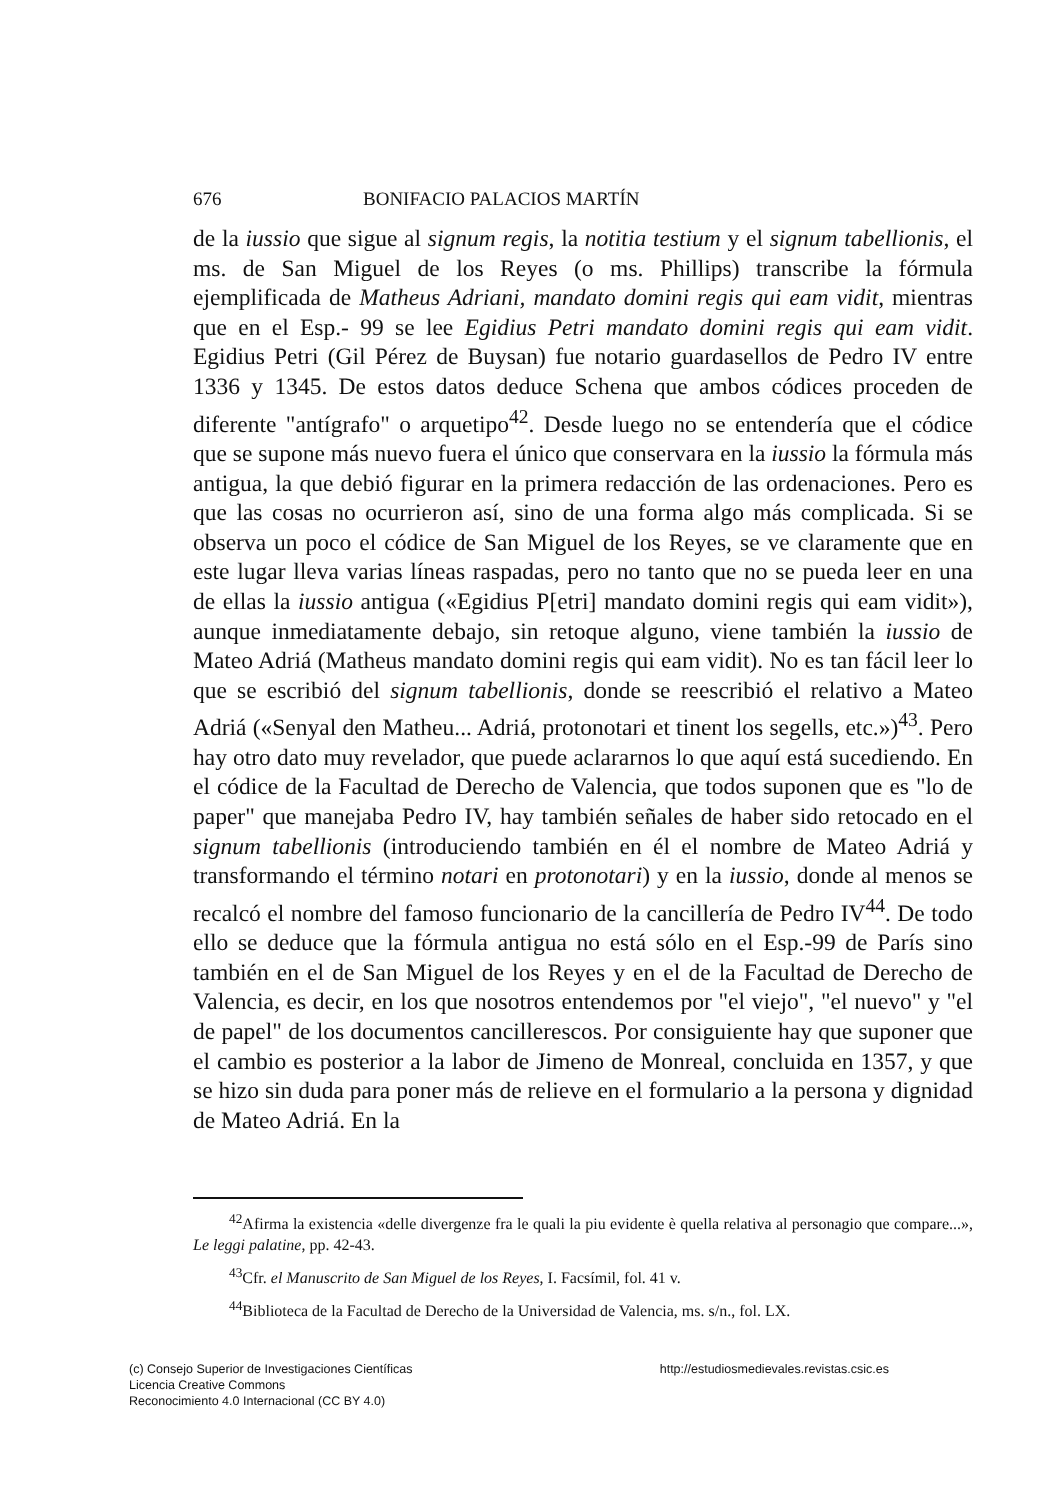676 BONIFACIO PALACIOS MARTÍN
de la iussio que sigue al signum regis, la notitia testium y el signum tabellionis, el ms. de San Miguel de los Reyes (o ms. Phillips) transcribe la fórmula ejemplificada de Matheus Adriani, mandato domini regis qui eam vidit, mientras que en el Esp.- 99 se lee Egidius Petri mandato domini regis qui eam vidit. Egidius Petri (Gil Pérez de Buysan) fue notario guardasellos de Pedro IV entre 1336 y 1345. De estos datos deduce Schena que ambos códices proceden de diferente "antígrafo" o arquetipo<sup>42</sup>. Desde luego no se entendería que el códice que se supone más nuevo fuera el único que conservara en la iussio la fórmula más antigua, la que debió figurar en la primera redacción de las ordenaciones. Pero es que las cosas no ocurrieron así, sino de una forma algo más complicada. Si se observa un poco el códice de San Miguel de los Reyes, se ve claramente que en este lugar lleva varias líneas raspadas, pero no tanto que no se pueda leer en una de ellas la iussio antigua («Egidius P[etri] mandato domini regis qui eam vidit»), aunque inmediatamente debajo, sin retoque alguno, viene también la iussio de Mateo Adriá (Matheus mandato domini regis qui eam vidit). No es tan fácil leer lo que se escribió del signum tabellionis, donde se reescribió el relativo a Mateo Adriá («Senyal den Matheu... Adriá, protonotari et tinent los segells, etc.»)<sup>43</sup>. Pero hay otro dato muy revelador, que puede aclararnos lo que aquí está sucediendo. En el códice de la Facultad de Derecho de Valencia, que todos suponen que es "lo de paper" que manejaba Pedro IV, hay también señales de haber sido retocado en el signum tabellionis (introduciendo también en él el nombre de Mateo Adriá y transformando el término notari en protonotari) y en la iussio, donde al menos se recalcó el nombre del famoso funcionario de la cancillería de Pedro IV<sup>44</sup>. De todo ello se deduce que la fórmula antigua no está sólo en el Esp.-99 de París sino también en el de San Miguel de los Reyes y en el de la Facultad de Derecho de Valencia, es decir, en los que nosotros entendemos por "el viejo", "el nuevo" y "el de papel" de los documentos cancillerescos. Por consiguiente hay que suponer que el cambio es posterior a la labor de Jimeno de Monreal, concluida en 1357, y que se hizo sin duda para poner más de relieve en el formulario a la persona y dignidad de Mateo Adriá. En la
<sup>42</sup> Afirma la existencia «delle divergenze fra le quali la piu evidente è quella relativa al personagio que compare...», Le leggi palatine, pp. 42-43.
<sup>43</sup> Cfr. el Manuscrito de San Miguel de los Reyes, I. Facsímil, fol. 41 v.
<sup>44</sup> Biblioteca de la Facultad de Derecho de la Universidad de Valencia, ms. s/n., fol. LX.
(c) Consejo Superior de Investigaciones Científicas
Licencia Creative Commons
Reconocimiento 4.0 Internacional (CC BY 4.0)
http://estudiosmedievales.revistas.csic.es